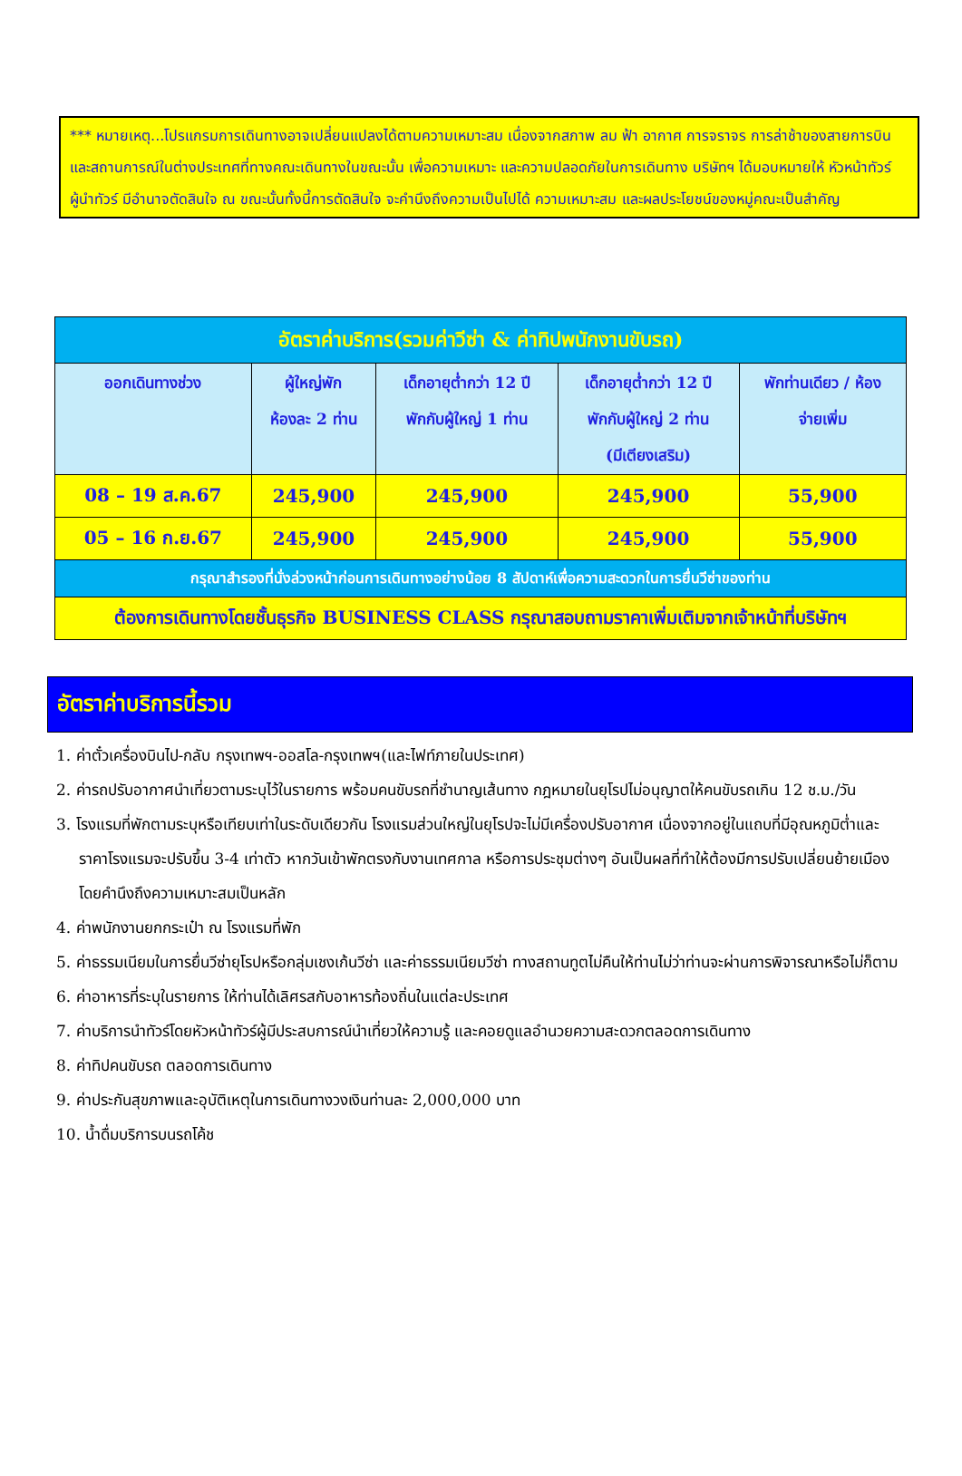*** หมายเหตุ...โปรแกรมการเดินทางอาจเปลี่ยนแปลงได้ตามความเหมาะสม เนื่องจากสภาพ ลม ฟ้า อากาศ การจราจร การล่าช้าของสายการบิน และสถานการณ์ในต่างประเทศที่ทางคณะเดินทางในขณะนั้น เพื่อความเหมาะ และความปลอดภัยในการเดินทาง บริษัทฯ ได้มอบหมายให้ หัวหน้าทัวร์ผู้นำทัวร์ มีอำนาจตัดสินใจ ณ ขณะนั้นทั้งนี้การตัดสินใจ จะคำนึงถึงความเป็นไปได้ ความเหมาะสม และผลประโยชน์ของหมู่คณะเป็นสำคัญ
| อัตราค่าบริการ(รวมค่าวีซ่า & ค่าทิปพนักงานขับรถ) | | | | |
| --- | --- | --- | --- | --- |
| ออกเดินทางช่วง | ผู้ใหญ่พัก ห้องละ 2 ท่าน | เด็กอายุต่ำกว่า 12 ปี พักกับผู้ใหญ่ 1 ท่าน | เด็กอายุต่ำกว่า 12 ปี พักกับผู้ใหญ่ 2 ท่าน (มีเตียงเสริม) | พักท่านเดียว / ห้อง จ่ายเพิ่ม |
| 08 – 19 ส.ค.67 | 245,900 | 245,900 | 245,900 | 55,900 |
| 05 – 16 ก.ย.67 | 245,900 | 245,900 | 245,900 | 55,900 |
| กรุณาสำรองที่นั่งล่วงหน้าก่อนการเดินทางอย่างน้อย 8 สัปดาห์เพื่อความสะดวกในการยื่นวีซ่าของท่าน | | | | |
| ต้องการเดินทางโดยชั้นธุรกิจ BUSINESS CLASS กรุณาสอบถามราคาเพิ่มเติมจากเจ้าหน้าที่บริษัทฯ | | | | |
อัตราค่าบริการนี้รวม
1. ค่าตั๋วเครื่องบินไป-กลับ กรุงเทพฯ-ออสโล-กรุงเทพฯ(และไฟท์ภายในประเทศ)
2. ค่ารถปรับอากาศนำเที่ยวตามระบุไว้ในรายการ พร้อมคนขับรถที่ชำนาญเส้นทาง กฎหมายในยุโรปไม่อนุญาตให้คนขับรถเกิน 12 ช.ม./วัน
3. โรงแรมที่พักตามระบุหรือเทียบเท่าในระดับเดียวกัน โรงแรมส่วนใหญ่ในยุโรปจะไม่มีเครื่องปรับอากาศ เนื่องจากอยู่ในแถบที่มีอุณหภูมิต่ำและราคาโรงแรมจะปรับขึ้น 3-4 เท่าตัว หากวันเข้าพักตรงกับงานเทศกาล หรือการประชุมต่างๆ อันเป็นผลที่ทำให้ต้องมีการปรับเปลี่ยนย้ายเมือง โดยคำนึงถึงความเหมาะสมเป็นหลัก
4. ค่าพนักงานยกกระเป๋า ณ โรงแรมที่พัก
5. ค่าธรรมเนียมในการยื่นวีซ่ายุโรปหรือกลุ่มเชงเก้นวีซ่า และค่าธรรมเนียมวีซ่า ทางสถานทูตไม่คืนให้ท่านไม่ว่าท่านจะผ่านการพิจารณาหรือไม่ก็ตาม
6. ค่าอาหารที่ระบุในรายการ ให้ท่านได้เลิศรสกับอาหารท้องถิ่นในแต่ละประเทศ
7. ค่าบริการนำทัวร์โดยหัวหน้าทัวร์ผู้มีประสบการณ์นำเที่ยวให้ความรู้ และคอยดูแลอำนวยความสะดวกตลอดการเดินทาง
8. ค่าทิปคนขับรถ ตลอดการเดินทาง
9. ค่าประกันสุขภาพและอุบัติเหตุในการเดินทางวงเงินท่านละ 2,000,000 บาท
10. น้ำดื่มบริการบนรถโค้ช